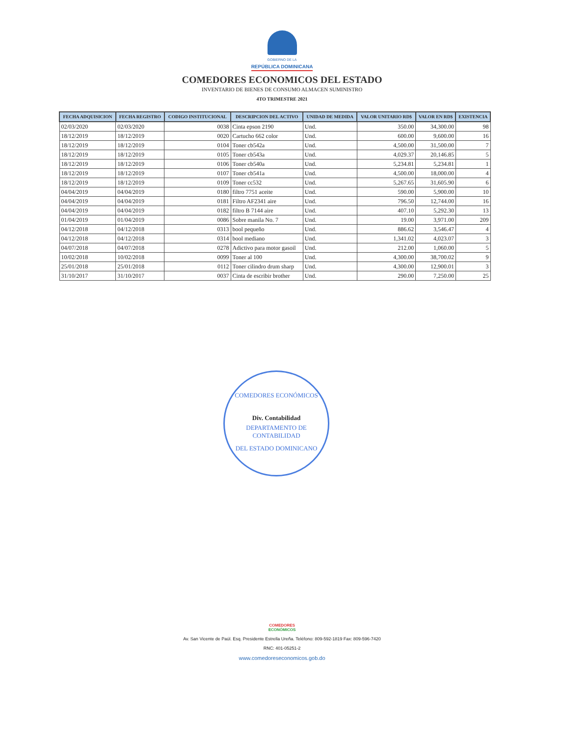GOBIERNO DE LA
REPÚBLICA DOMINICANA
COMEDORES ECONOMICOS DEL ESTADO
INVENTARIO DE BIENES DE CONSUMO ALMACEN SUMINISTRO
4TO TRIMESTRE 2021
| FECHA ADQUISICION | FECHA REGISTRO | CODIGO INSTITUCIONAL | DESCRIPCION DEL ACTIVO | UNIDAD DE MEDIDA | VALOR UNITARIO RD$ | VALOR EN RD$ | EXISTENCIA |
| --- | --- | --- | --- | --- | --- | --- | --- |
| 02/03/2020 | 02/03/2020 | 0038 | Cinta epson 2190 | Und. | 350.00 | 34,300.00 | 98 |
| 18/12/2019 | 18/12/2019 | 0020 | Cartucho 662 color | Und. | 600.00 | 9,600.00 | 16 |
| 18/12/2019 | 18/12/2019 | 0104 | Toner cb542a | Und. | 4,500.00 | 31,500.00 | 7 |
| 18/12/2019 | 18/12/2019 | 0105 | Toner cb543a | Und. | 4,029.37 | 20,146.85 | 5 |
| 18/12/2019 | 18/12/2019 | 0106 | Toner cb540a | Und. | 5,234.81 | 5,234.81 | 1 |
| 18/12/2019 | 18/12/2019 | 0107 | Toner cb541a | Und. | 4,500.00 | 18,000.00 | 4 |
| 18/12/2019 | 18/12/2019 | 0109 | Toner cc532 | Und. | 5,267.65 | 31,605.90 | 6 |
| 04/04/2019 | 04/04/2019 | 0180 | filtro 7751 aceite | Und. | 590.00 | 5,900.00 | 10 |
| 04/04/2019 | 04/04/2019 | 0181 | Filtro AF2341 aire | Und. | 796.50 | 12,744.00 | 16 |
| 04/04/2019 | 04/04/2019 | 0182 | filtro B 7144 aire | Und. | 407.10 | 5,292.30 | 13 |
| 01/04/2019 | 01/04/2019 | 0086 | Sobre manila No. 7 | Und. | 19.00 | 3,971.00 | 209 |
| 04/12/2018 | 04/12/2018 | 0313 | bool pequeño | Und. | 886.62 | 3,546.47 | 4 |
| 04/12/2018 | 04/12/2018 | 0314 | bool mediano | Und. | 1,341.02 | 4,023.07 | 3 |
| 04/07/2018 | 04/07/2018 | 0278 | Adictivo para motor gasoil | Und. | 212.00 | 1,060.00 | 5 |
| 10/02/2018 | 10/02/2018 | 0099 | Toner al 100 | Und. | 4,300.00 | 38,700.02 | 9 |
| 25/01/2018 | 25/01/2018 | 0112 | Toner cilindro drum sharp | Und. | 4,300.00 | 12,900.01 | 3 |
| 31/10/2017 | 31/10/2017 | 0037 | Cinta de escribir brother | Und. | 290.00 | 7,250.00 | 25 |
COMEDORES ECONÓMICOS
Div. Contabilidad
DEPARTAMENTO DE CONTABILIDAD
DEL ESTADO DOMINICANO
COMEDORES
ECONÓMICOS
Av. San Vicente de Paúl. Esq. Presidente Estrella Ureña. Teléfono: 809-592-1819 Fax: 809-596-7420
RNC: 401-05251-2
www.comedoreseconomicos.gob.do